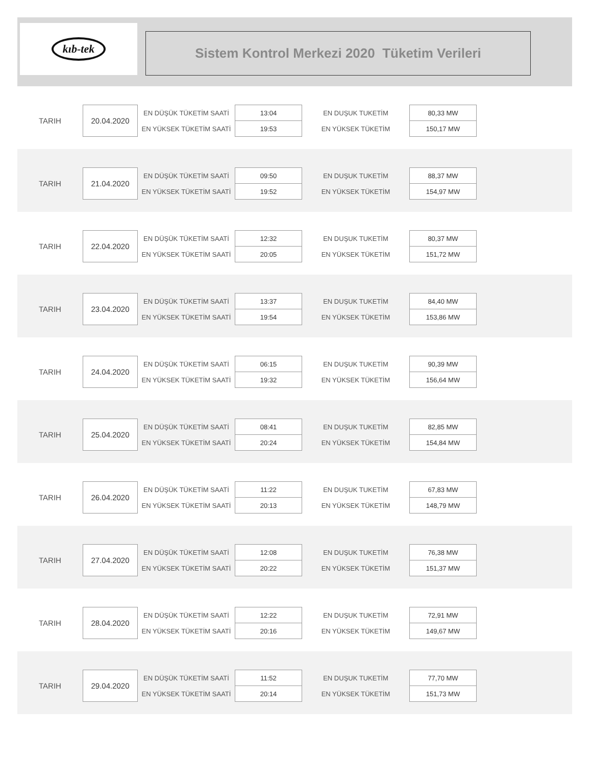kıb-tek
Sistem Kontrol Merkezi 2020 Tüketim Verileri
| TARIH | 20.04.2020 | EN DÜŞÜK TÜKETİM SAATİ | 13:04 | EN DUŞUK TUKETİM | 80,33 MW |
| | | EN YÜKSEK TÜKETİM SAATİ | 19:53 | EN YÜKSEK TÜKETİM | 150,17 MW |
| TARIH | 21.04.2020 | EN DÜŞÜK TÜKETİM SAATİ | 09:50 | EN DUŞUK TUKETİM | 88,37 MW |
| | | EN YÜKSEK TÜKETİM SAATİ | 19:52 | EN YÜKSEK TÜKETİM | 154,97 MW |
| TARIH | 22.04.2020 | EN DÜŞÜK TÜKETİM SAATİ | 12:32 | EN DUŞUK TUKETİM | 80,37 MW |
| | | EN YÜKSEK TÜKETİM SAATİ | 20:05 | EN YÜKSEK TÜKETİM | 151,72 MW |
| TARIH | 23.04.2020 | EN DÜŞÜK TÜKETİM SAATİ | 13:37 | EN DUŞUK TUKETİM | 84,40 MW |
| | | EN YÜKSEK TÜKETİM SAATİ | 19:54 | EN YÜKSEK TÜKETİM | 153,86 MW |
| TARIH | 24.04.2020 | EN DÜŞÜK TÜKETİM SAATİ | 06:15 | EN DUŞUK TUKETİM | 90,39 MW |
| | | EN YÜKSEK TÜKETİM SAATİ | 19:32 | EN YÜKSEK TÜKETİM | 156,64 MW |
| TARIH | 25.04.2020 | EN DÜŞÜK TÜKETİM SAATİ | 08:41 | EN DUŞUK TUKETİM | 82,85 MW |
| | | EN YÜKSEK TÜKETİM SAATİ | 20:24 | EN YÜKSEK TÜKETİM | 154,84 MW |
| TARIH | 26.04.2020 | EN DÜŞÜK TÜKETİM SAATİ | 11:22 | EN DUŞUK TUKETİM | 67,83 MW |
| | | EN YÜKSEK TÜKETİM SAATİ | 20:13 | EN YÜKSEK TÜKETİM | 148,79 MW |
| TARIH | 27.04.2020 | EN DÜŞÜK TÜKETİM SAATİ | 12:08 | EN DUŞUK TUKETİM | 76,38 MW |
| | | EN YÜKSEK TÜKETİM SAATİ | 20:22 | EN YÜKSEK TÜKETİM | 151,37 MW |
| TARIH | 28.04.2020 | EN DÜŞÜK TÜKETİM SAATİ | 12:22 | EN DUŞUK TUKETİM | 72,91 MW |
| | | EN YÜKSEK TÜKETİM SAATİ | 20:16 | EN YÜKSEK TÜKETİM | 149,67 MW |
| TARIH | 29.04.2020 | EN DÜŞÜK TÜKETİM SAATİ | 11:52 | EN DUŞUK TUKETİM | 77,70 MW |
| | | EN YÜKSEK TÜKETİM SAATİ | 20:14 | EN YÜKSEK TÜKETİM | 151,73 MW |